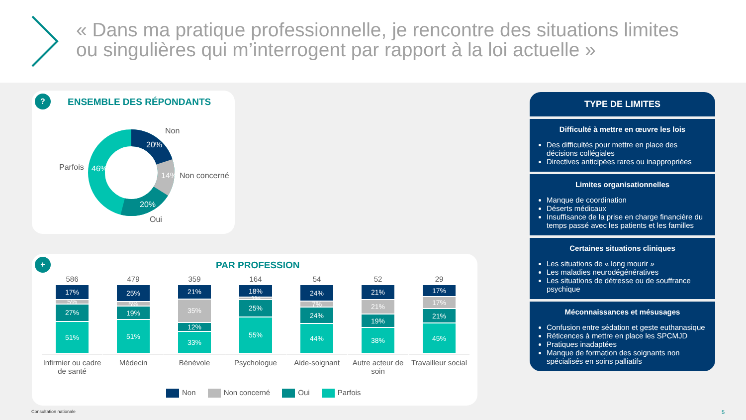« Dans ma pratique professionnelle, je rencontre des situations limites ou singulières qui m’interrogent par rapport à la loi actuelle »
? ENSEMBLE DES RÉPONDANTS
Non
20%
14% Non concerné
20%
Oui
Parfois 46%
+ PAR PROFESSION
586
17%
5%
27%
51%
Infirmier ou cadre de santé
479
25%
5%
19%
51%
Médecin
359
21%
35%
12%
33%
Bénévole
164
18%
2%
25%
55%
Psychologue
54
24%
7%
24%
44%
Aide-soignant
52
21%
21%
19%
38%
Autre acteur de soin
29
17%
17%
21%
45%
Travailleur social
Non Non concerné Oui Parfois
TYPE DE LIMITES
Difficulté à mettre en œuvre les lois
Des difficultés pour mettre en place des décisions collégiales
Directives anticipées rares ou inappropriées
Limites organisationnelles
Manque de coordination
Déserts médicaux
Insuffisance de la prise en charge financière du temps passé avec les patients et les familles
Certaines situations cliniques
Les situations de « long mourir »
Les maladies neurodégénératives
Les situations de détresse ou de souffrance psychique
Méconnaissances et mésusages
Confusion entre sédation et geste euthanasique
Réticences à mettre en place les SPCMJD
Pratiques inadaptées
Manque de formation des soignants non spécialisés en soins palliatifs
Consultation nationale 5